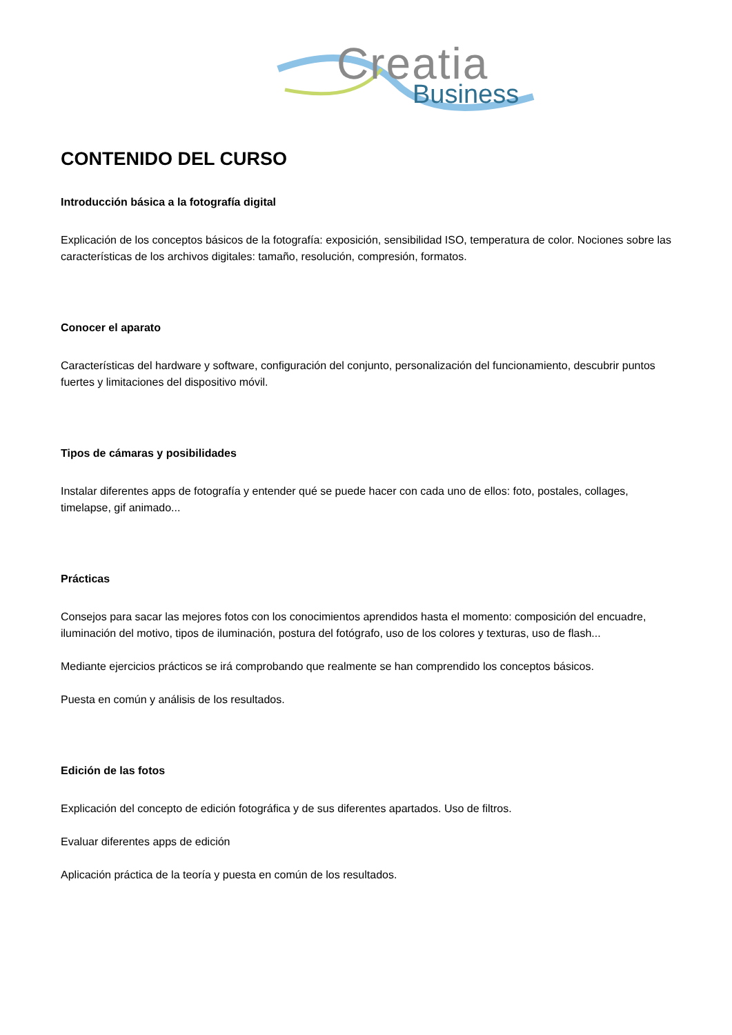Creatia
Business
CONTENIDO DEL CURSO
Introducción básica a la fotografía digital
Explicación de los conceptos básicos de la fotografía: exposición, sensibilidad ISO, temperatura de color. Nociones sobre las características de los archivos digitales: tamaño, resolución, compresión, formatos.
Conocer el aparato
Características del hardware y software, configuración del conjunto, personalización del funcionamiento, descubrir puntos fuertes y limitaciones del dispositivo móvil.
Tipos de cámaras y posibilidades
Instalar diferentes apps de fotografía y entender qué se puede hacer con cada uno de ellos: foto, postales, collages, timelapse, gif animado...
Prácticas
Consejos para sacar las mejores fotos con los conocimientos aprendidos hasta el momento: composición del encuadre, iluminación del motivo, tipos de iluminación, postura del fotógrafo, uso de los colores y texturas, uso de flash...
Mediante ejercicios prácticos se irá comprobando que realmente se han comprendido los conceptos básicos.
Puesta en común y análisis de los resultados.
Edición de las fotos
Explicación del concepto de edición fotográfica y de sus diferentes apartados. Uso de filtros.
Evaluar diferentes apps de edición
Aplicación práctica de la teoría y puesta en común de los resultados.